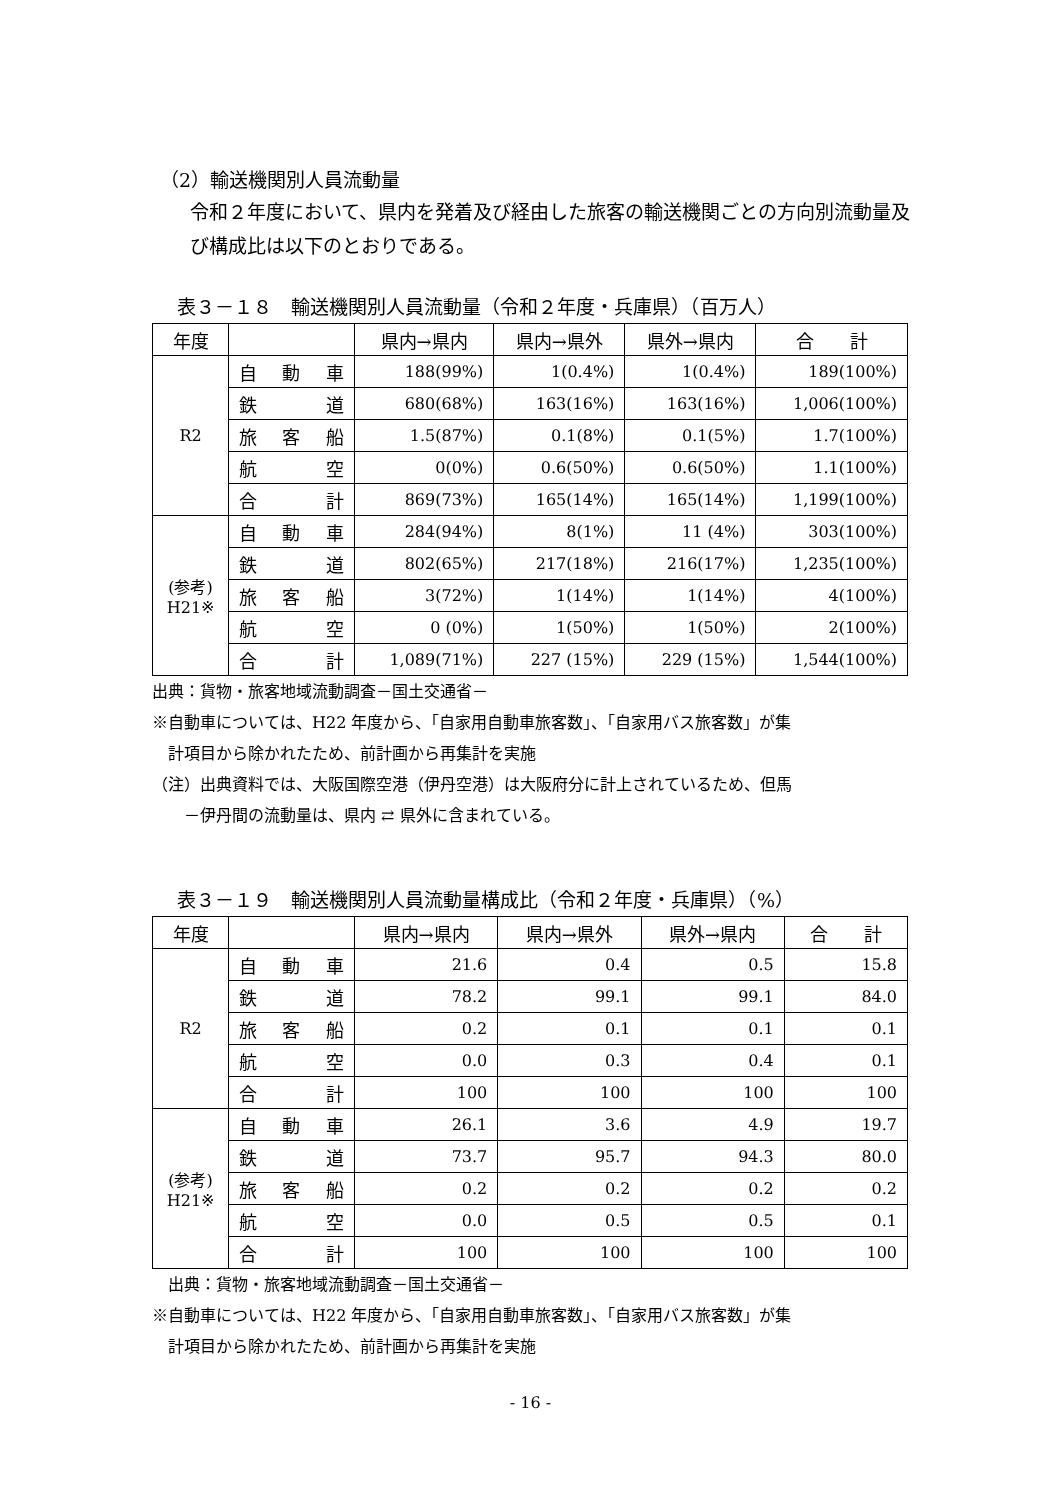（2）輸送機関別人員流動量
令和２年度において、県内を発着及び経由した旅客の輸送機関ごとの方向別流動量及び構成比は以下のとおりである。
表３－１８　輸送機関別人員流動量（令和２年度・兵庫県）（百万人）
| 年度 | | 県内→県内 | 県内→県外 | 県外→県内 | 合 計 |
| --- | --- | --- | --- | --- | --- |
| R2 | 自 動 車 | 188(99%) | 1(0.4%) | 1(0.4%) | 189(100%) |
| | 鉄 道 | 680(68%) | 163(16%) | 163(16%) | 1,006(100%) |
| | 旅 客 船 | 1.5(87%) | 0.1(8%) | 0.1(5%) | 1.7(100%) |
| | 航 空 | 0(0%) | 0.6(50%) | 0.6(50%) | 1.1(100%) |
| | 合 計 | 869(73%) | 165(14%) | 165(14%) | 1,199(100%) |
| (参考) H21※ | 自 動 車 | 284(94%) | 8(1%) | 11 (4%) | 303(100%) |
| | 鉄 道 | 802(65%) | 217(18%) | 216(17%) | 1,235(100%) |
| | 旅 客 船 | 3(72%) | 1(14%) | 1(14%) | 4(100%) |
| | 航 空 | 0 (0%) | 1(50%) | 1(50%) | 2(100%) |
| | 合 計 | 1,089(71%) | 227 (15%) | 229 (15%) | 1,544(100%) |
出典：貨物・旅客地域流動調査－国土交通省－
※自動車については、H22 年度から、「自家用自動車旅客数」、「自家用バス旅客数」が集
　計項目から除かれたため、前計画から再集計を実施
（注）出典資料では、大阪国際空港（伊丹空港）は大阪府分に計上されているため、但馬
　　－伊丹間の流動量は、県内 ⇄ 県外に含まれている。
表３－１９　輸送機関別人員流動量構成比（令和２年度・兵庫県）（%）
| 年度 | | 県内→県内 | 県内→県外 | 県外→県内 | 合 計 |
| --- | --- | --- | --- | --- | --- |
| R2 | 自 動 車 | 21.6 | 0.4 | 0.5 | 15.8 |
| | 鉄 道 | 78.2 | 99.1 | 99.1 | 84.0 |
| | 旅 客 船 | 0.2 | 0.1 | 0.1 | 0.1 |
| | 航 空 | 0.0 | 0.3 | 0.4 | 0.1 |
| | 合 計 | 100 | 100 | 100 | 100 |
| (参考) H21※ | 自 動 車 | 26.1 | 3.6 | 4.9 | 19.7 |
| | 鉄 道 | 73.7 | 95.7 | 94.3 | 80.0 |
| | 旅 客 船 | 0.2 | 0.2 | 0.2 | 0.2 |
| | 航 空 | 0.0 | 0.5 | 0.5 | 0.1 |
| | 合 計 | 100 | 100 | 100 | 100 |
　出典：貨物・旅客地域流動調査－国土交通省－
※自動車については、H22 年度から、「自家用自動車旅客数」、「自家用バス旅客数」が集
　計項目から除かれたため、前計画から再集計を実施
- 16 -